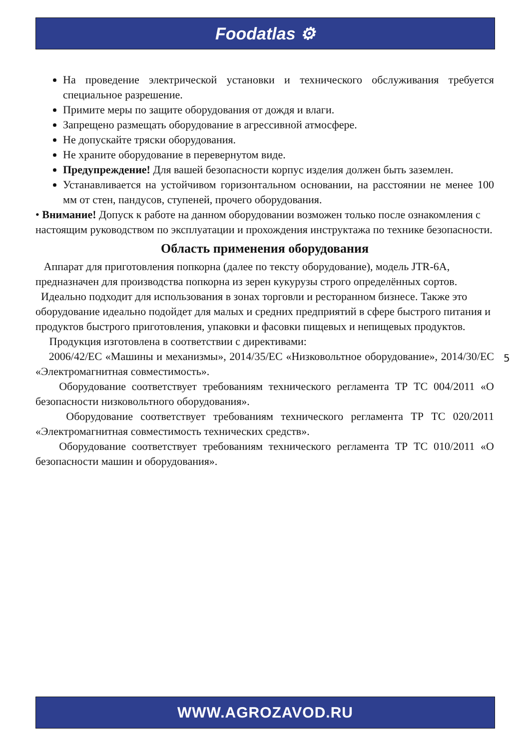Foodatlas ⚙
На проведение электрической установки и технического обслуживания требуется специальное разрешение.
Примите меры по защите оборудования от дождя и влаги.
Запрещено размещать оборудование в агрессивной атмосфере.
Не допускайте тряски оборудования.
Не храните оборудование в перевернутом виде.
Предупреждение! Для вашей безопасности корпус изделия должен быть заземлен.
Устанавливается на устойчивом горизонтальном основании, на расстоянии не менее 100 мм от стен, пандусов, ступеней, прочего оборудования.
• Внимание! Допуск к работе на данном оборудовании возможен только после ознакомления с настоящим руководством по эксплуатации и прохождения инструктажа по технике безопасности.
Область применения оборудования
Аппарат для приготовления попкорна (далее по тексту оборудование), модель JTR-6A, предназначен для производства попкорна из зерен кукурузы строго определённых сортов.
Идеально подходит для использования в зонах торговли и ресторанном бизнесе. Также это оборудование идеально подойдет для малых и средних предприятий в сфере быстрого питания и продуктов быстрого приготовления, упаковки и фасовки пищевых и непищевых продуктов.
Продукция изготовлена в соответствии с директивами:
2006/42/ЕС «Машины и механизмы», 2014/35/ЕС «Низковольтное оборудование», 2014/30/ЕС «Электромагнитная совместимость».
Оборудование соответствует требованиям технического регламента ТР ТС 004/2011 «О безопасности низковольтного оборудования».
Оборудование соответствует требованиям технического регламента ТР ТС 020/2011 «Электромагнитная совместимость технических средств».
Оборудование соответствует требованиям технического регламента ТР ТС 010/2011 «О безопасности машин и оборудования».
5
WWW.AGROZAVOD.RU